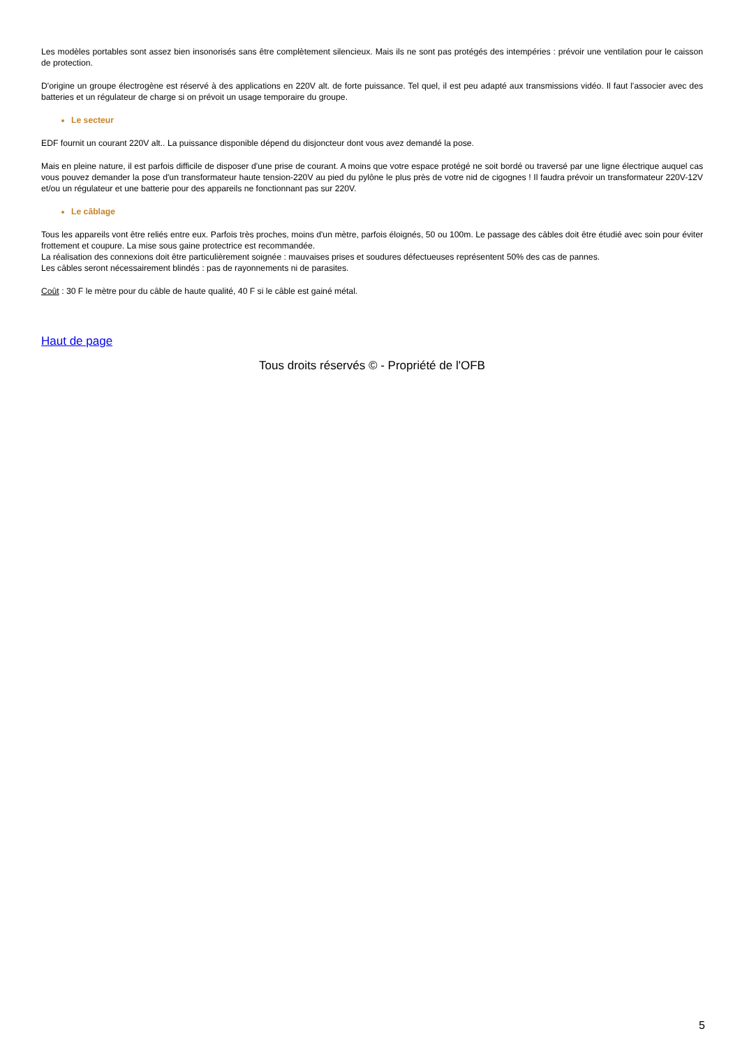Les modèles portables sont assez bien insonorisés sans être complètement silencieux. Mais ils ne sont pas protégés des intempéries : prévoir une ventilation pour le caisson de protection.
D'origine un groupe électrogène est réservé à des applications en 220V alt. de forte puissance. Tel quel, il est peu adapté aux transmissions vidéo. Il faut l'associer avec des batteries et un régulateur de charge si on prévoit un usage temporaire du groupe.
Le secteur
EDF fournit un courant 220V alt.. La puissance disponible dépend du disjoncteur dont vous avez demandé la pose.
Mais en pleine nature, il est parfois difficile de disposer d'une prise de courant. A moins que votre espace protégé ne soit bordé ou traversé par une ligne électrique auquel cas vous pouvez demander la pose d'un transformateur haute tension-220V au pied du pylône le plus près de votre nid de cigognes ! Il faudra prévoir un transformateur 220V-12V et/ou un régulateur et une batterie pour des appareils ne fonctionnant pas sur 220V.
Le câblage
Tous les appareils vont être reliés entre eux. Parfois très proches, moins d'un mètre, parfois éloignés, 50 ou 100m. Le passage des câbles doit être étudié avec soin pour éviter frottement et coupure. La mise sous gaine protectrice est recommandée.
La réalisation des connexions doit être particulièrement soignée : mauvaises prises et soudures défectueuses représentent 50% des cas de pannes.
Les câbles seront nécessairement blindés : pas de rayonnements ni de parasites.
Coût : 30 F le mètre pour du câble de haute qualité, 40 F si le câble est gainé métal.
Haut de page
Tous droits réservés © - Propriété de l'OFB
5